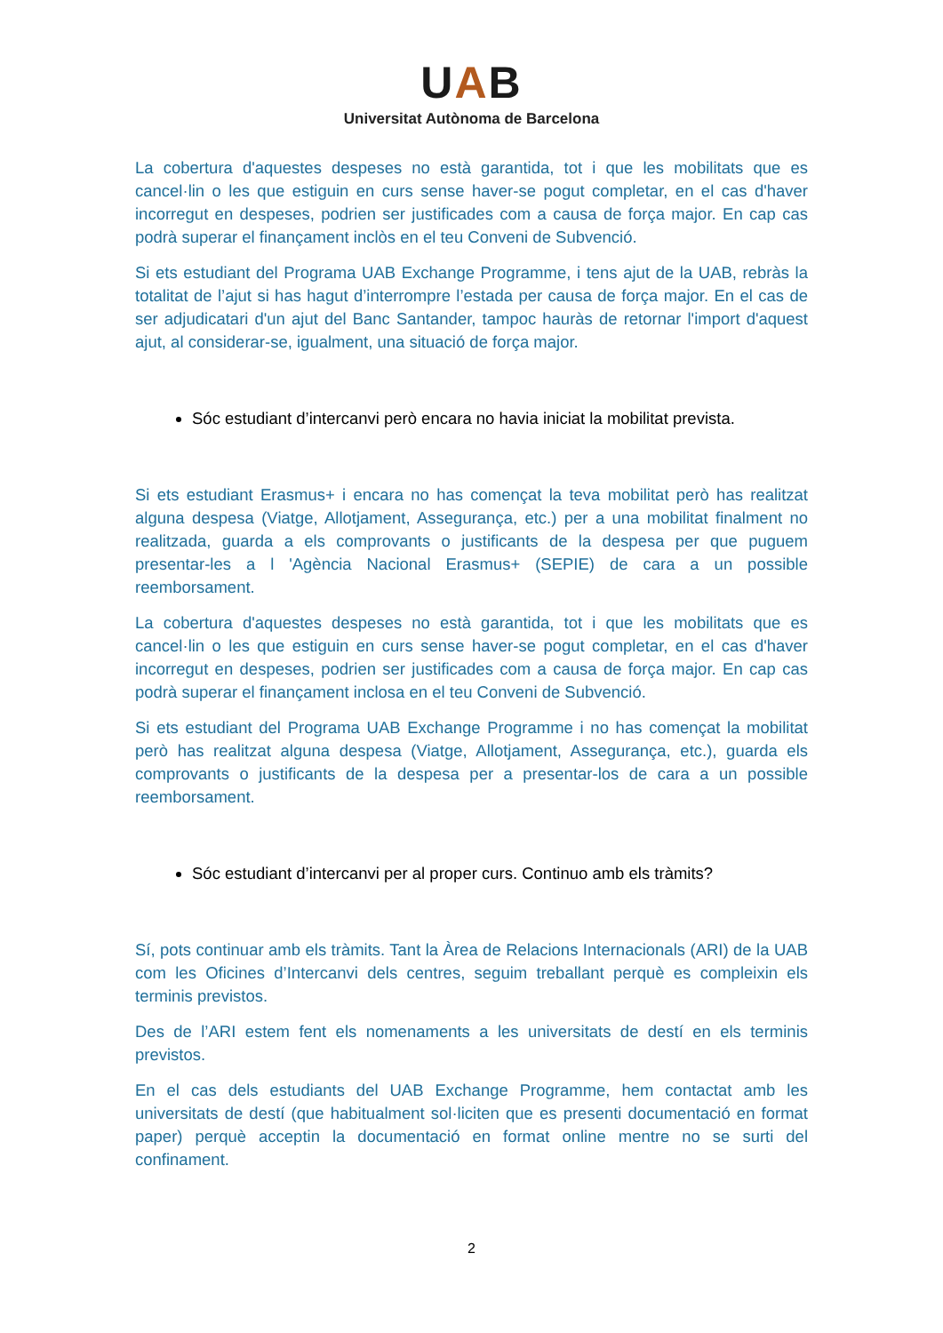UAB
Universitat Autònoma de Barcelona
La cobertura d'aquestes despeses no està garantida, tot i que les mobilitats que es cancel·lin o les que estiguin en curs sense haver-se pogut completar, en el cas d'haver incorregut en despeses, podrien ser justificades com a causa de força major. En cap cas podrà superar el finançament inclòs en el teu Conveni de Subvenció.
Si ets estudiant del Programa UAB Exchange Programme, i tens ajut de la UAB, rebràs la totalitat de l’ajut si has hagut d’interrompre l’estada per causa de força major. En el cas de ser adjudicatari d'un ajut del Banc Santander, tampoc hauràs de retornar l'import d'aquest ajut, al considerar-se, igualment, una situació de força major.
Sóc estudiant d’intercanvi però encara no havia iniciat la mobilitat prevista.
Si ets estudiant Erasmus+ i encara no has començat la teva mobilitat però has realitzat alguna despesa (Viatge, Allotjament, Assegurança, etc.) per a una mobilitat finalment no realitzada, guarda a els comprovants o justificants de la despesa per que puguem presentar-les a l 'Agència Nacional Erasmus+ (SEPIE) de cara a un possible reemborsament.
La cobertura d'aquestes despeses no està garantida, tot i que les mobilitats que es cancel·lin o les que estiguin en curs sense haver-se pogut completar, en el cas d'haver incorregut en despeses, podrien ser justificades com a causa de força major. En cap cas podrà superar el finançament inclosa en el teu Conveni de Subvenció.
Si ets estudiant del Programa UAB Exchange Programme i no has començat la mobilitat però has realitzat alguna despesa (Viatge, Allotjament, Assegurança, etc.), guarda els comprovants o justificants de la despesa per a presentar-los de cara a un possible reemborsament.
Sóc estudiant d’intercanvi per al proper curs. Continuo amb els tràmits?
Sí, pots continuar amb els tràmits. Tant la Àrea de Relacions Internacionals (ARI) de la UAB com les Oficines d’Intercanvi dels centres, seguim treballant perquè es compleixin els terminis previstos.
Des de l’ARI estem fent els nomenaments a les universitats de destí en els terminis previstos.
En el cas dels estudiants del UAB Exchange Programme, hem contactat amb les universitats de destí (que habitualment sol·liciten que es presenti documentació en format paper) perquè acceptin la documentació en format online mentre no se surti del confinament.
2